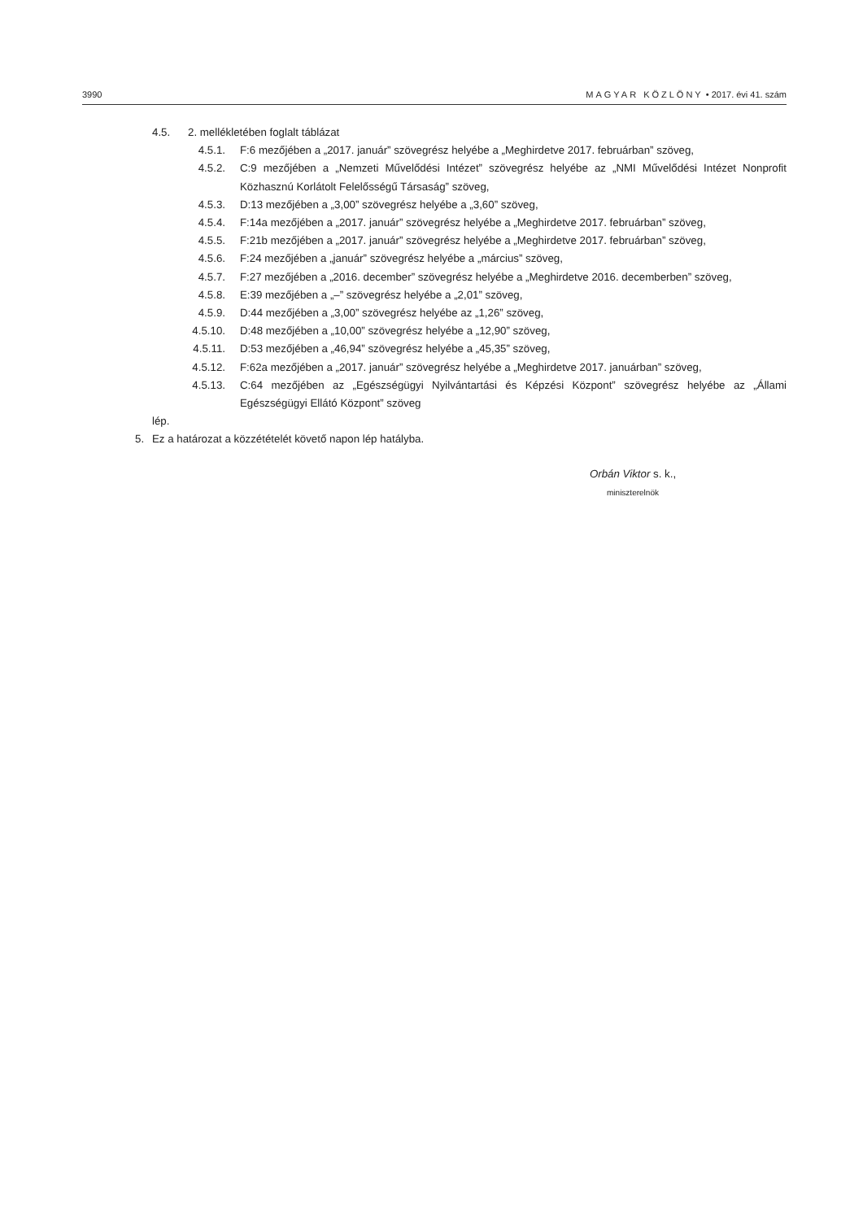3990 MAGYAR KÖZLÖNY • 2017. évi 41. szám
4.5. 2. mellékletében foglalt táblázat
4.5.1. F:6 mezőjében a „2017. január” szövegrész helyébe a „Meghirdetve 2017. februárban” szöveg,
4.5.2. C:9 mezőjében a „Nemzeti Művelődési Intézet” szövegrész helyébe az „NMI Művelődési Intézet Nonprofit Közhasznú Korlátolt Felelősségű Társaság” szöveg,
4.5.3. D:13 mezőjében a „3,00” szövegrész helyébe a „3,60” szöveg,
4.5.4. F:14a mezőjében a „2017. január” szövegrész helyébe a „Meghirdetve 2017. februárban” szöveg,
4.5.5. F:21b mezőjében a „2017. január” szövegrész helyébe a „Meghirdetve 2017. februárban” szöveg,
4.5.6. F:24 mezőjében a „január” szövegrész helyébe a „március” szöveg,
4.5.7. F:27 mezőjében a „2016. december” szövegrész helyébe a „Meghirdetve 2016. decemberben” szöveg,
4.5.8. E:39 mezőjében a „–” szövegrész helyébe a „2,01” szöveg,
4.5.9. D:44 mezőjében a „3,00” szövegrész helyébe az „1,26” szöveg,
4.5.10. D:48 mezőjében a „10,00” szövegrész helyébe a „12,90” szöveg,
4.5.11. D:53 mezőjében a „46,94” szövegrész helyébe a „45,35” szöveg,
4.5.12. F:62a mezőjében a „2017. január” szövegrész helyébe a „Meghirdetve 2017. januárban” szöveg,
4.5.13. C:64 mezőjében az „Egészségügyi Nyilvántartási és Képzési Központ” szövegrész helyébe az „Állami Egészségügyi Ellátó Központ” szöveg
lép.
5. Ez a határozat a közzétételét követő napon lép hatályba.
Orbán Viktor s. k.,
miniszterelnök